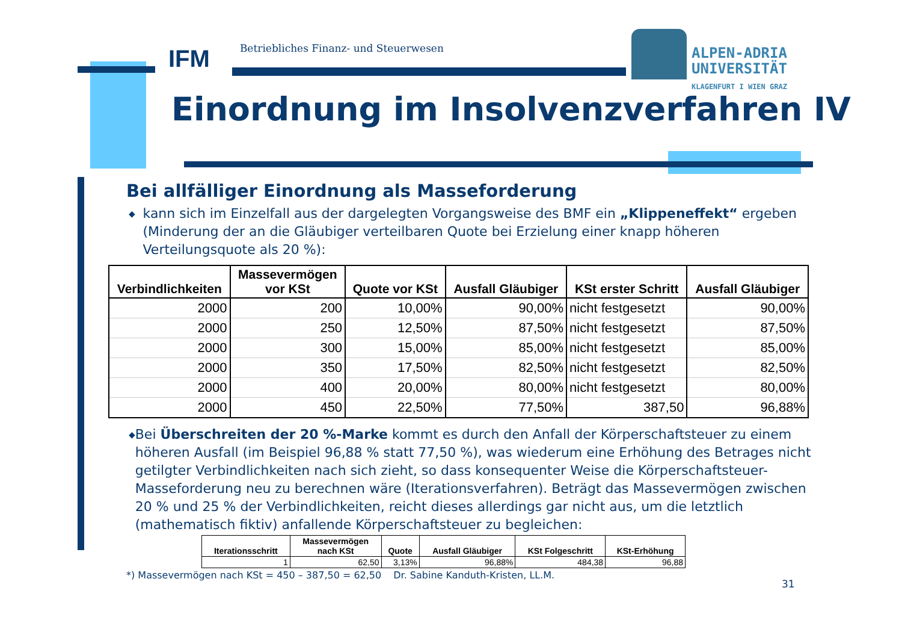IFM Betriebliches Finanz- und Steuerwesen
ALPEN-ADRIA
UNIVERSITÄT
KLAGENFURT I WIEN GRAZ
Einordnung im Insolvenzverfahren IV
Bei allfälliger Einordnung als Masseforderung
◆
kann sich im Einzelfall aus der dargelegten Vorgangsweise des BMF ein „Klippeneffekt“ ergeben (Minderung der an die Gläubiger verteilbaren Quote bei Erzielung einer knapp höheren Verteilungsquote als 20 %):
| Verbindlichkeiten | Massevermögen vor KSt | Quote vor KSt | Ausfall Gläubiger | KSt erster Schritt | Ausfall Gläubiger |
| --- | --- | --- | --- | --- | --- |
| 2000 | 200 | 10,00% | 90,00% | nicht festgesetzt | 90,00% |
| 2000 | 250 | 12,50% | 87,50% | nicht festgesetzt | 87,50% |
| 2000 | 300 | 15,00% | 85,00% | nicht festgesetzt | 85,00% |
| 2000 | 350 | 17,50% | 82,50% | nicht festgesetzt | 82,50% |
| 2000 | 400 | 20,00% | 80,00% | nicht festgesetzt | 80,00% |
| 2000 | 450 | 22,50% | 77,50% | 387,50 | 96,88% |
◆
Bei Überschreiten der 20 %-Marke kommt es durch den Anfall der Körperschaftsteuer zu einem höheren Ausfall (im Beispiel 96,88 % statt 77,50 %), was wiederum eine Erhöhung des Betrages nicht getilgter Verbindlichkeiten nach sich zieht, so dass konsequenter Weise die Körperschaftsteuer-Masseforderung neu zu berechnen wäre (Iterationsverfahren). Beträgt das Massevermögen zwischen 20 % und 25 % der Verbindlichkeiten, reicht dieses allerdings gar nicht aus, um die letztlich (mathematisch fiktiv) anfallende Körperschaftsteuer zu begleichen:
| Iterationsschritt | Massevermögen nach KSt | Quote | Ausfall Gläubiger | KSt Folgeschritt | KSt-Erhöhung |
| --- | --- | --- | --- | --- | --- |
| 1 | 62,50 | 3,13% | 96,88% | 484,38 | 96,88 |
*) Massevermögen nach KSt = 450 – 387,50 = 62,50 Dr. Sabine Kanduth-Kristen, LL.M.
31